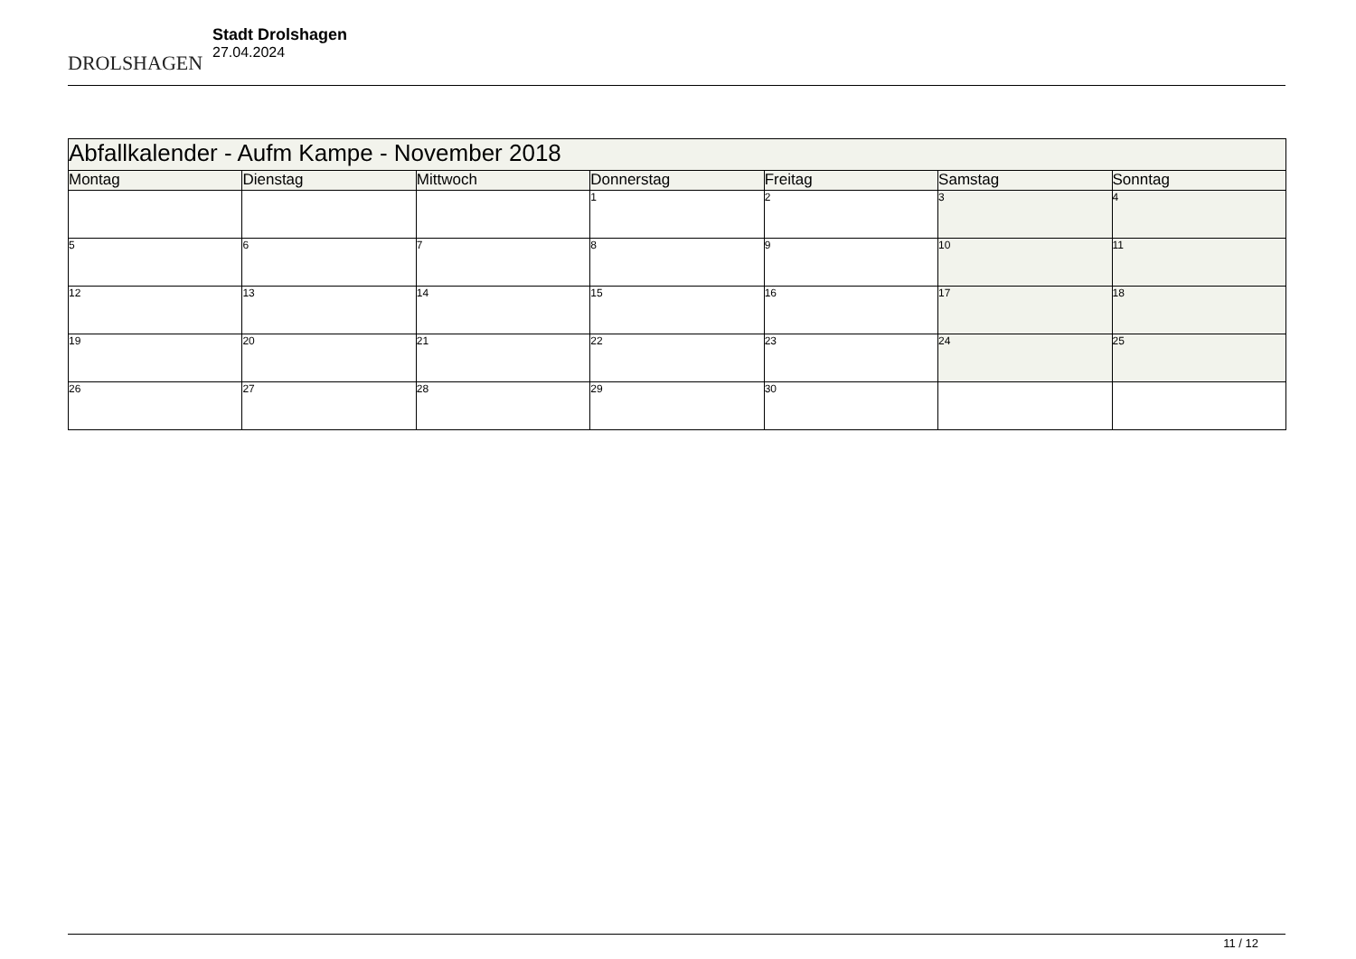DROLSHAGEN
Stadt Drolshagen
27.04.2024
| Abfallkalender - Aufm Kampe - November 2018 | | | | | | |
| Montag | Dienstag | Mittwoch | Donnerstag | Freitag | Samstag | Sonntag |
| | | | 1 | 2 | 3 | 4 |
| 5 | 6 | 7 | 8 | 9 | 10 | 11 |
| 12 | 13 | 14 | 15 | 16 | 17 | 18 |
| 19 | 20 | 21 | 22 | 23 | 24 | 25 |
| 26 | 27 | 28 | 29 | 30 | | |
11 / 12